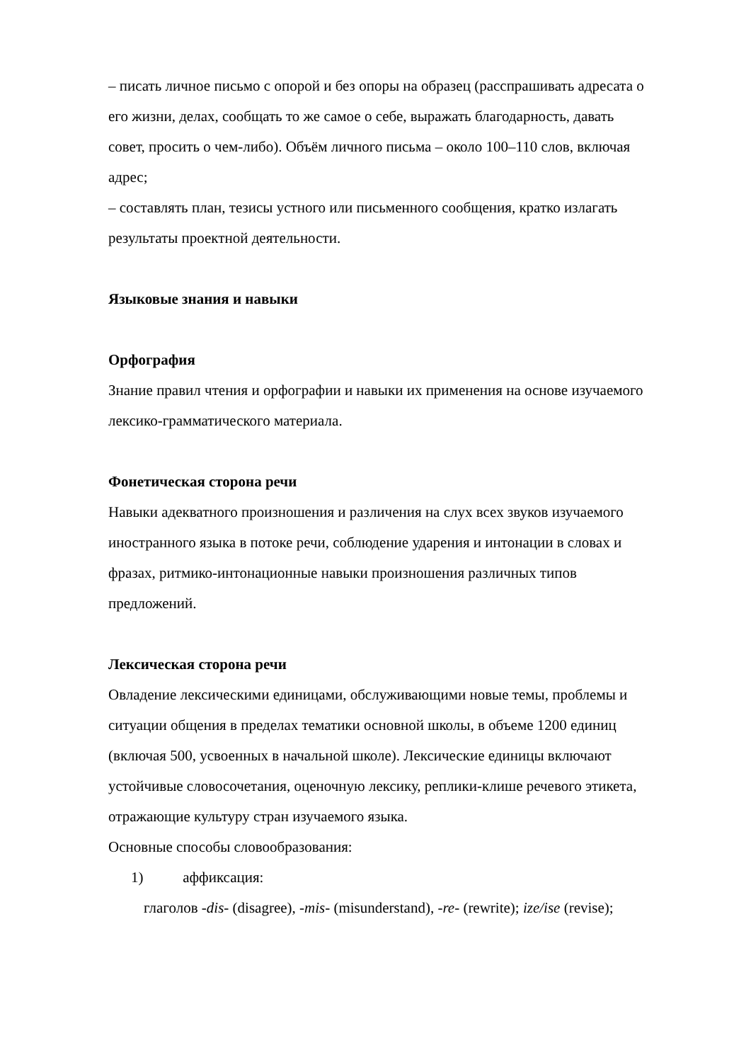– писать личное письмо с опорой и без опоры на образец (расспрашивать адресата о его жизни, делах, сообщать то же самое о себе, выражать благодарность, давать совет, просить о чем-либо). Объём личного письма – около 100–110 слов, включая адрес;
– составлять план, тезисы устного или письменного сообщения, кратко излагать результаты проектной деятельности.
Языковые знания и навыки
Орфография
Знание правил чтения и орфографии и навыки их применения на основе изучаемого лексико-грамматического материала.
Фонетическая сторона речи
Навыки адекватного произношения и различения на слух всех звуков изучаемого иностранного языка в потоке речи, соблюдение ударения и интонации в словах и фразах, ритмико-интонационные навыки произношения различных типов предложений.
Лексическая сторона речи
Овладение лексическими единицами, обслуживающими новые темы, проблемы и ситуации общения в пределах тематики основной школы, в объеме 1200 единиц (включая 500, усвоенных в начальной школе). Лексические единицы включают устойчивые словосочетания, оценочную лексику, реплики-клише речевого этикета, отражающие культуру стран изучаемого языка.
Основные способы словообразования:
1) аффиксация:
глаголов -dis- (disagree), -mis- (misunderstand), -re- (rewrite); ize/ise (revise);